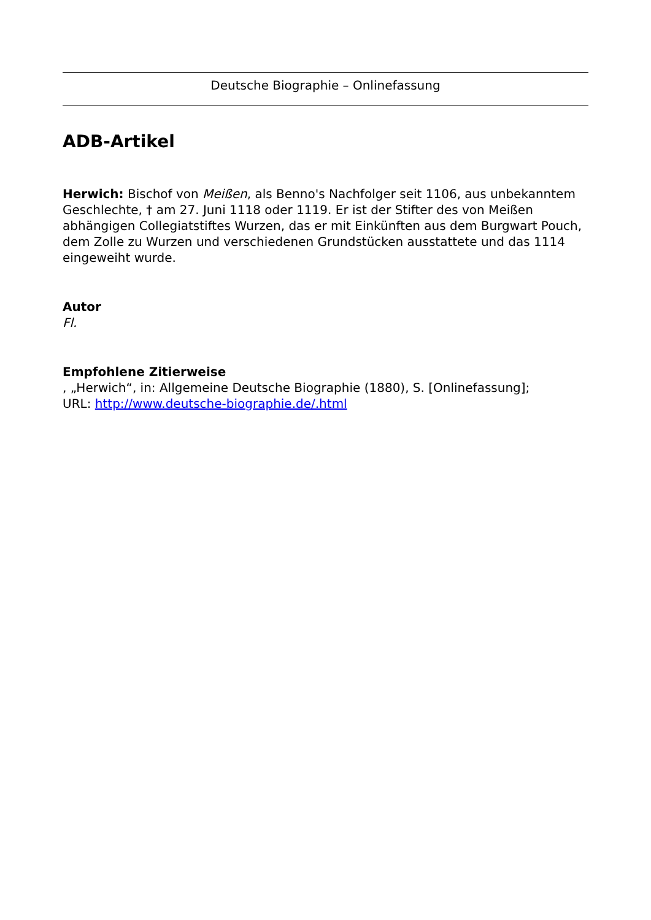Deutsche Biographie – Onlinefassung
ADB-Artikel
Herwich: Bischof von Meißen, als Benno's Nachfolger seit 1106, aus unbekanntem Geschlechte, † am 27. Juni 1118 oder 1119. Er ist der Stifter des von Meißen abhängigen Collegiatstiftes Wurzen, das er mit Einkünften aus dem Burgwart Pouch, dem Zolle zu Wurzen und verschiedenen Grundstücken ausstattete und das 1114 eingeweiht wurde.
Autor
Fl.
Empfohlene Zitierweise
, „Herwich“, in: Allgemeine Deutsche Biographie (1880), S. [Onlinefassung];
URL: http://www.deutsche-biographie.de/.html